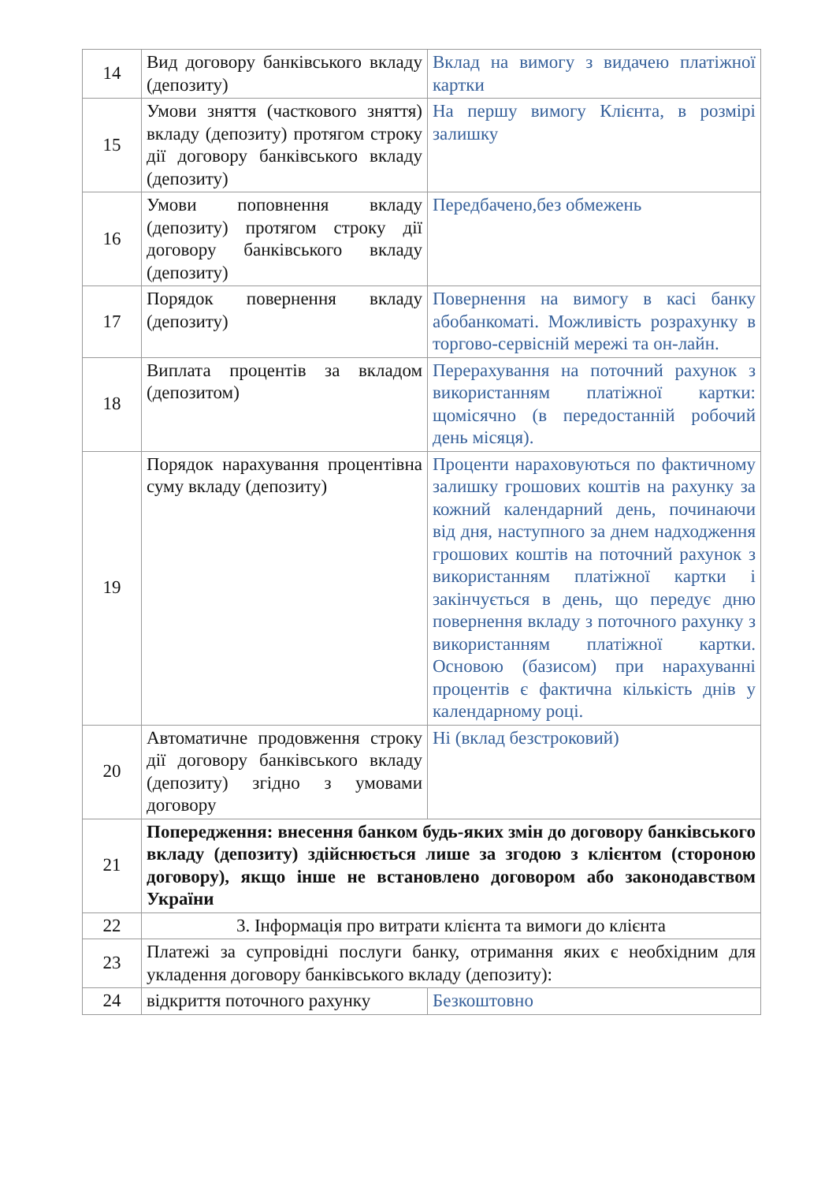| 14 | Вид договору банківського вкладу (депозиту) | Вклад на вимогу з видачею платіжної картки |
| 15 | Умови зняття (часткового зняття) вкладу (депозиту) протягом строку дії договору банківського вкладу (депозиту) | На першу вимогу Клієнта, в розмірі залишку |
| 16 | Умови поповнення вкладу (депозиту) протягом строку дії договору банківського вкладу (депозиту) | Передбачено,без обмежень |
| 17 | Порядок повернення вкладу (депозиту) | Повернення на вимогу в касі банку абобанкоматі. Можливість розрахунку в торгово-сервісній мережі та он-лайн. |
| 18 | Виплата процентів за вкладом (депозитом) | Перерахування на поточний рахунок з використанням платіжної картки: щомісячно (в передостанній робочий день місяця). |
| 19 | Порядок нарахування процентівна суму вкладу (депозиту) | Проценти нараховуються по фактичному залишку грошових коштів на рахунку за кожний календарний день, починаючи від дня, наступного за днем надходження грошових коштів на поточний рахунок з використанням платіжної картки і закінчується в день, що передує дню повернення вкладу з поточного рахунку з використанням платіжної картки. Основою (базисом) при нарахуванні процентів є фактична кількість днів у календарному році. |
| 20 | Автоматичне продовження строку дії договору банківського вкладу (депозиту) згідно з умовами договору | Ні (вклад безстроковий) |
| 21 | Попередження: внесення банком будь-яких змін до договору банківського вкладу (депозиту) здійснюється лише за згодою з клієнтом (стороною договору), якщо інше не встановлено договором або законодавством України | |
| 22 | 3. Інформація про витрати клієнта та вимоги до клієнта | |
| 23 | Платежі за супровідні послуги банку, отримання яких є необхідним для укладення договору банківського вкладу (депозиту): | |
| 24 | відкриття поточного рахунку | Безкоштовно |